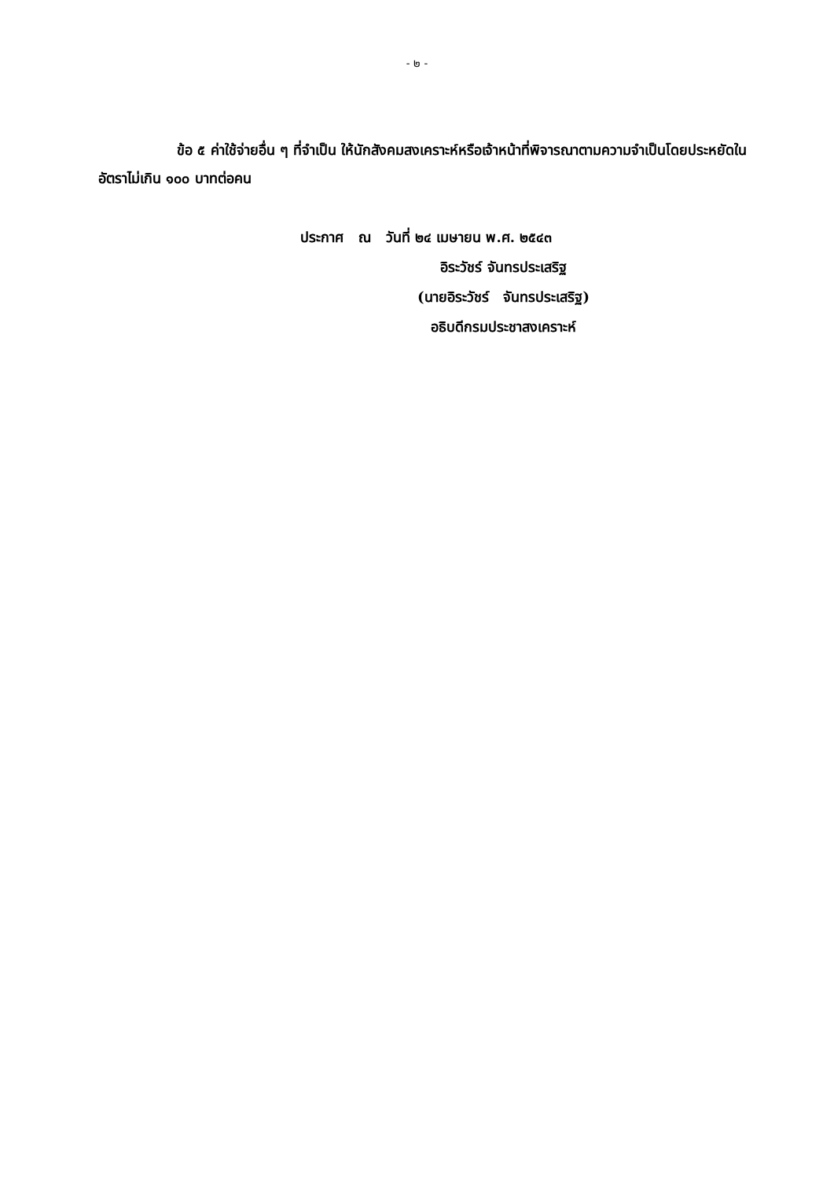- ๒ -
ข้อ ๕ ค่าใช้จ่ายอื่น ๆ ที่จำเป็น ให้นักสังคมสงเคราะห์หรือเจ้าหน้าที่พิจารณาตามความจำเป็นโดยประหยัดในอัตราไม่เกิน ๑๐๐ บาทต่อคน
ประกาศ ณ วันที่ ๒๔ เมษายน พ.ศ. ๒๕๔๓
อิระวัชร์ จันทรประเสริฐ
(นายอิระวัชร์ จันทรประเสริฐ)
อธิบดีกรมประชาสงเคราะห์